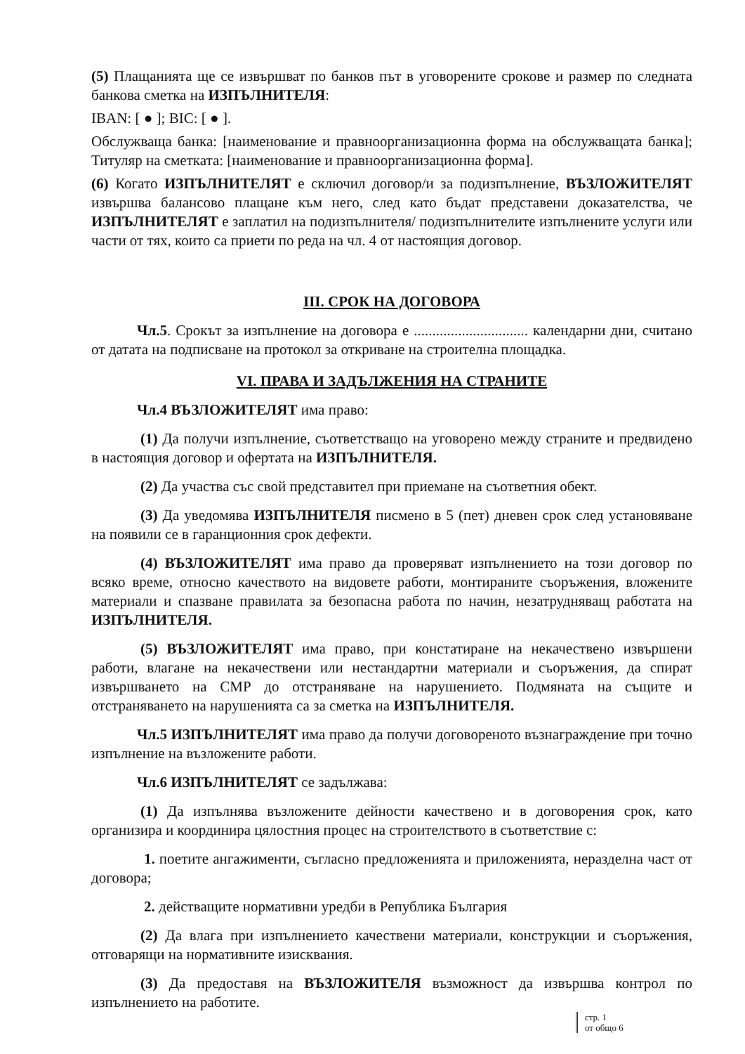(5) Плащанията ще се извършват по банков път в уговорените срокове и размер по следната банкова сметка на ИЗПЪЛНИТЕЛЯ:
IBAN: [ ● ]; BIC: [ ● ].
Обслужваща банка: [наименование и правноорганизационна форма на обслужващата банка]; Титуляр на сметката: [наименование и правноорганизационна форма].
(6) Когато ИЗПЪЛНИТЕЛЯТ е сключил договор/и за подизпълнение, ВЪЗЛОЖИТЕЛЯТ извършва балансово плащане към него, след като бъдат представени доказателства, че ИЗПЪЛНИТЕЛЯТ е заплатил на подизпълнителя/ подизпълнителите изпълнените услуги или части от тях, които са приети по реда на чл. 4 от настоящия договор.
III. СРОК НА ДОГОВОРА
Чл.5. Срокът за изпълнение на договора е ............................... календарни дни, считано от датата на подписване на протокол за откриване на строителна площадка.
VI. ПРАВА И ЗАДЪЛЖЕНИЯ НА СТРАНИТЕ
Чл.4 ВЪЗЛОЖИТЕЛЯТ има право:
(1) Да получи изпълнение, съответстващо на уговорено между страните и предвидено в настоящия договор и офертата на ИЗПЪЛНИТЕЛЯ.
(2) Да участва със свой представител при приемане на съответния обект.
(3) Да уведомява ИЗПЪЛНИТЕЛЯ писмено в 5 (пет) дневен срок след установяване на появили се в гаранционния срок дефекти.
(4) ВЪЗЛОЖИТЕЛЯТ има право да проверяват изпълнението на този договор по всяко време, относно качеството на видовете работи, монтираните съоръжения, вложените материали и спазване правилата за безопасна работа по начин, незатрудняващ работата на ИЗПЪЛНИТЕЛЯ.
(5) ВЪЗЛОЖИТЕЛЯТ има право, при констатиране на некачествено извършени работи, влагане на некачествени или нестандартни материали и съоръжения, да спират извършването на СМР до отстраняване на нарушението. Подмяната на същите и отстраняването на нарушенията са за сметка на ИЗПЪЛНИТЕЛЯ.
Чл.5 ИЗПЪЛНИТЕЛЯТ има право да получи договореното възнаграждение при точно изпълнение на възложените работи.
Чл.6 ИЗПЪЛНИТЕЛЯТ се задължава:
(1) Да изпълнява възложените дейности качествено и в договорения срок, като организира и координира цялостния процес на строителството в съответствие с:
1. поетите ангажименти, съгласно предложенията и приложенията, неразделна част от договора;
2. действащите нормативни уредби в Република България
(2) Да влага при изпълнението качествени материали, конструкции и съоръжения, отговарящи на нормативните изисквания.
(3) Да предоставя на ВЪЗЛОЖИТЕЛЯ възможност да извършва контрол по изпълнението на работите.
стр. 1
от общо 6